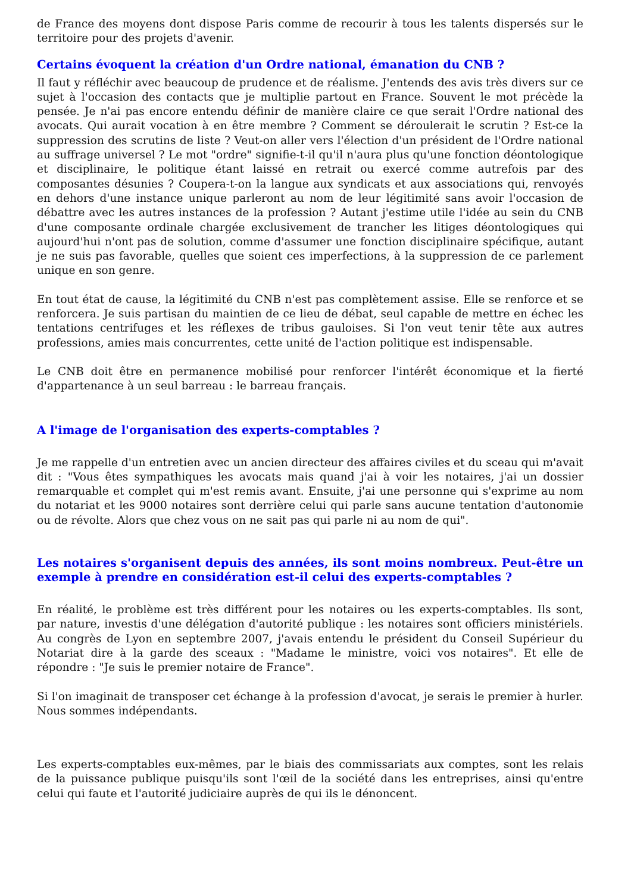de France des moyens dont dispose Paris comme de recourir à tous les talents dispersés sur le territoire pour des projets d'avenir.
Certains évoquent la création d'un Ordre national, émanation du CNB ?
Il faut y réfléchir avec beaucoup de prudence et de réalisme. J'entends des avis très divers sur ce sujet à l'occasion des contacts que je multiplie partout en France. Souvent le mot précède la pensée. Je n'ai pas encore entendu définir de manière claire ce que serait l'Ordre national des avocats. Qui aurait vocation à en être membre ? Comment se déroulerait le scrutin ? Est-ce la suppression des scrutins de liste ? Veut-on aller vers l'élection d'un président de l'Ordre national au suffrage universel ? Le mot "ordre" signifie-t-il qu'il n'aura plus qu'une fonction déontologique et disciplinaire, le politique étant laissé en retrait ou exercé comme autrefois par des composantes désunies ? Coupera-t-on la langue aux syndicats et aux associations qui, renvoyés en dehors d'une instance unique parleront au nom de leur légitimité sans avoir l'occasion de débattre avec les autres instances de la profession ? Autant j'estime utile l'idée au sein du CNB d'une composante ordinale chargée exclusivement de trancher les litiges déontologiques qui aujourd'hui n'ont pas de solution, comme d'assumer une fonction disciplinaire spécifique, autant je ne suis pas favorable, quelles que soient ces imperfections, à la suppression de ce parlement unique en son genre.
En tout état de cause, la légitimité du CNB n'est pas complètement assise. Elle se renforce et se renforcera. Je suis partisan du maintien de ce lieu de débat, seul capable de mettre en échec les tentations centrifuges et les réflexes de tribus gauloises. Si l'on veut tenir tête aux autres professions, amies mais concurrentes, cette unité de l'action politique est indispensable.
Le CNB doit être en permanence mobilisé pour renforcer l'intérêt économique et la fierté d'appartenance à un seul barreau : le barreau français.
A l'image de l'organisation des experts-comptables ?
Je me rappelle d'un entretien avec un ancien directeur des affaires civiles et du sceau qui m'avait dit : "Vous êtes sympathiques les avocats mais quand j'ai à voir les notaires, j'ai un dossier remarquable et complet qui m'est remis avant. Ensuite, j'ai une personne qui s'exprime au nom du notariat et les 9000 notaires sont derrière celui qui parle sans aucune tentation d'autonomie ou de révolte. Alors que chez vous on ne sait pas qui parle ni au nom de qui".
Les notaires s'organisent depuis des années, ils sont moins nombreux. Peut-être un exemple à prendre en considération est-il celui des experts-comptables ?
En réalité, le problème est très différent pour les notaires ou les experts-comptables. Ils sont, par nature, investis d'une délégation d'autorité publique : les notaires sont officiers ministériels. Au congrès de Lyon en septembre 2007, j'avais entendu le président du Conseil Supérieur du Notariat dire à la garde des sceaux : "Madame le ministre, voici vos notaires". Et elle de répondre : "Je suis le premier notaire de France".
Si l'on imaginait de transposer cet échange à la profession d'avocat, je serais le premier à hurler. Nous sommes indépendants.
Les experts-comptables eux-mêmes, par le biais des commissariats aux comptes, sont les relais de la puissance publique puisqu'ils sont l'œil de la société dans les entreprises, ainsi qu'entre celui qui faute et l'autorité judiciaire auprès de qui ils le dénoncent.